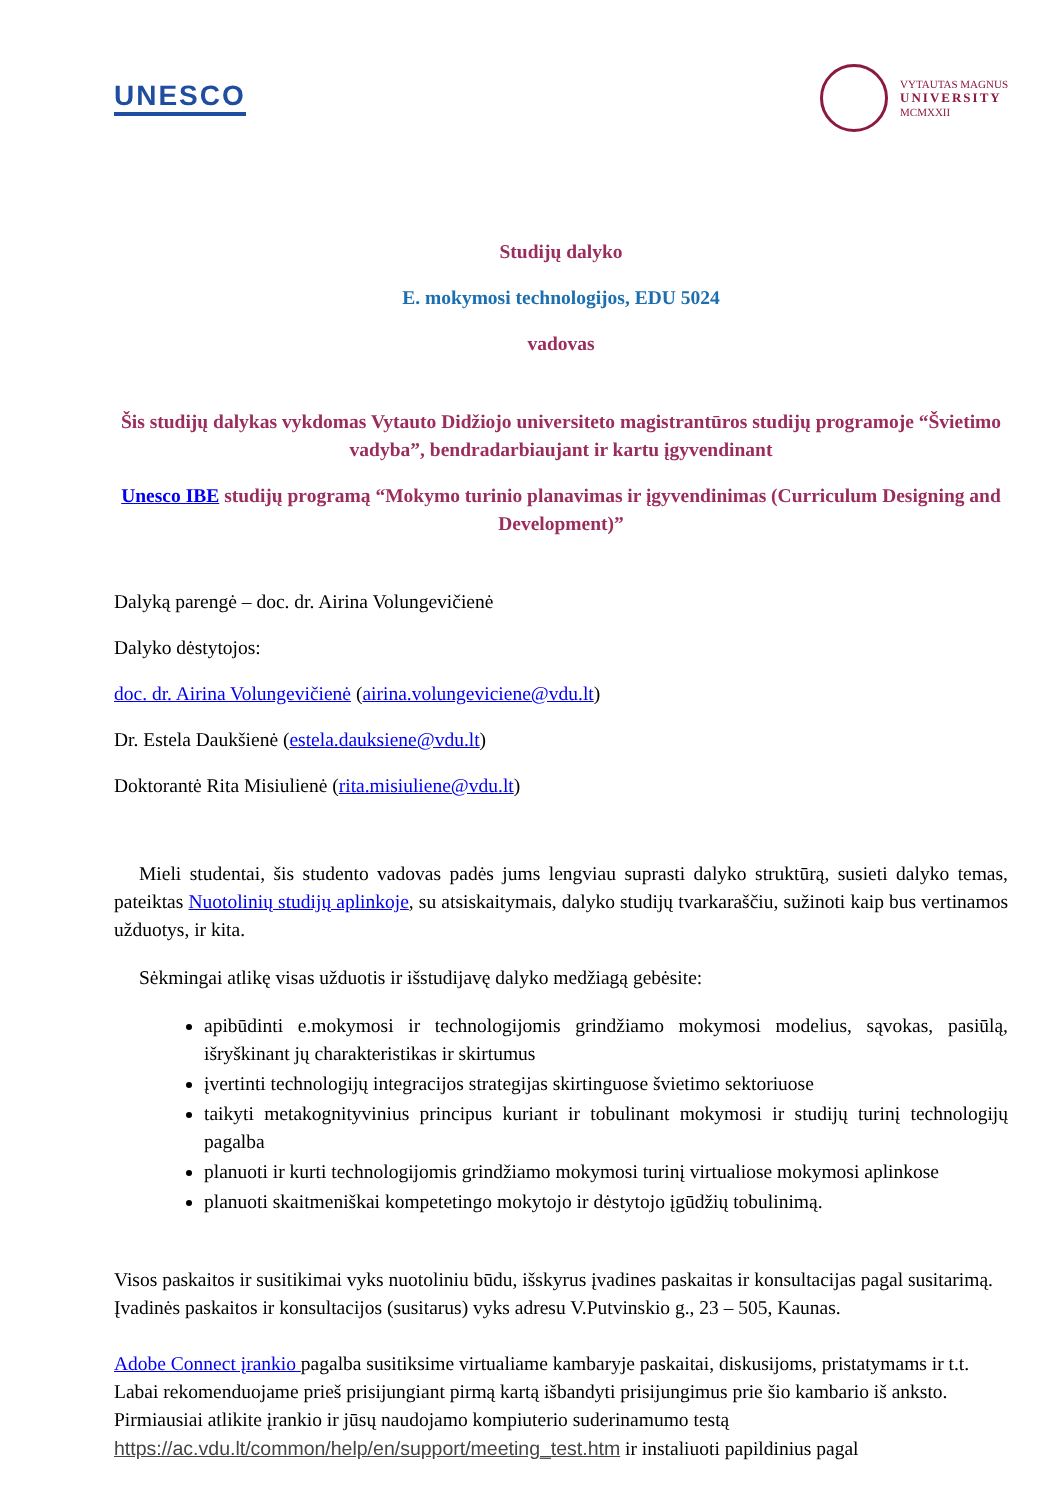UNESCO
VYTAUTAS MAGNUS
UNIVERSITY
MCMXXII
Studijų dalyko
E. mokymosi technologijos, EDU 5024
vadovas
Šis studijų dalykas vykdomas Vytauto Didžiojo universiteto magistrantūros studijų programoje “Švietimo vadyba”, bendradarbiaujant ir kartu įgyvendinant
Unesco IBE studijų programą “Mokymo turinio planavimas ir įgyvendinimas (Curriculum Designing and Development)”
Dalyką parengė – doc. dr. Airina Volungevičienė
Dalyko dėstytojos:
doc. dr. Airina Volungevičienė (airina.volungeviciene@vdu.lt)
Dr. Estela Daukšienė (estela.dauksiene@vdu.lt)
Doktorantė Rita Misiulienė (rita.misiuliene@vdu.lt)
Mieli studentai, šis studento vadovas padės jums lengviau suprasti dalyko struktūrą, susieti dalyko temas, pateiktas Nuotolinių studijų aplinkoje, su atsiskaitymais, dalyko studijų tvarkaraščiu, sužinoti kaip bus vertinamos užduotys, ir kita.
Sėkmingai atlikę visas užduotis ir išstudijavę dalyko medžiagą gebėsite:
apibūdinti e.mokymosi ir technologijomis grindžiamo mokymosi modelius, sąvokas, pasiūlą, išryškinant jų charakteristikas ir skirtumus
įvertinti technologijų integracijos strategijas skirtinguose švietimo sektoriuose
taikyti metakognityvinius principus kuriant ir tobulinant mokymosi ir studijų turinį technologijų pagalba
planuoti ir kurti technologijomis grindžiamo mokymosi turinį virtualiose mokymosi aplinkose
planuoti skaitmeniškai kompetetingo mokytojo ir dėstytojo įgūdžių tobulinimą.
Visos paskaitos ir susitikimai vyks nuotoliniu būdu, išskyrus įvadines paskaitas ir konsultacijas pagal susitarimą. Įvadinės paskaitos ir konsultacijos (susitarus) vyks adresu V.Putvinskio g., 23 – 505, Kaunas.
Adobe Connect įrankio pagalba susitiksime virtualiame kambaryje paskaitai, diskusijoms, pristatymams ir t.t. Labai rekomenduojame prieš prisijungiant pirmą kartą išbandyti prisijungimus prie šio kambario iš anksto. Pirmiausiai atlikite įrankio ir jūsų naudojamo kompiuterio suderinamumo testą https://ac.vdu.lt/common/help/en/support/meeting_test.htm ir instaliuoti papildinius pagal